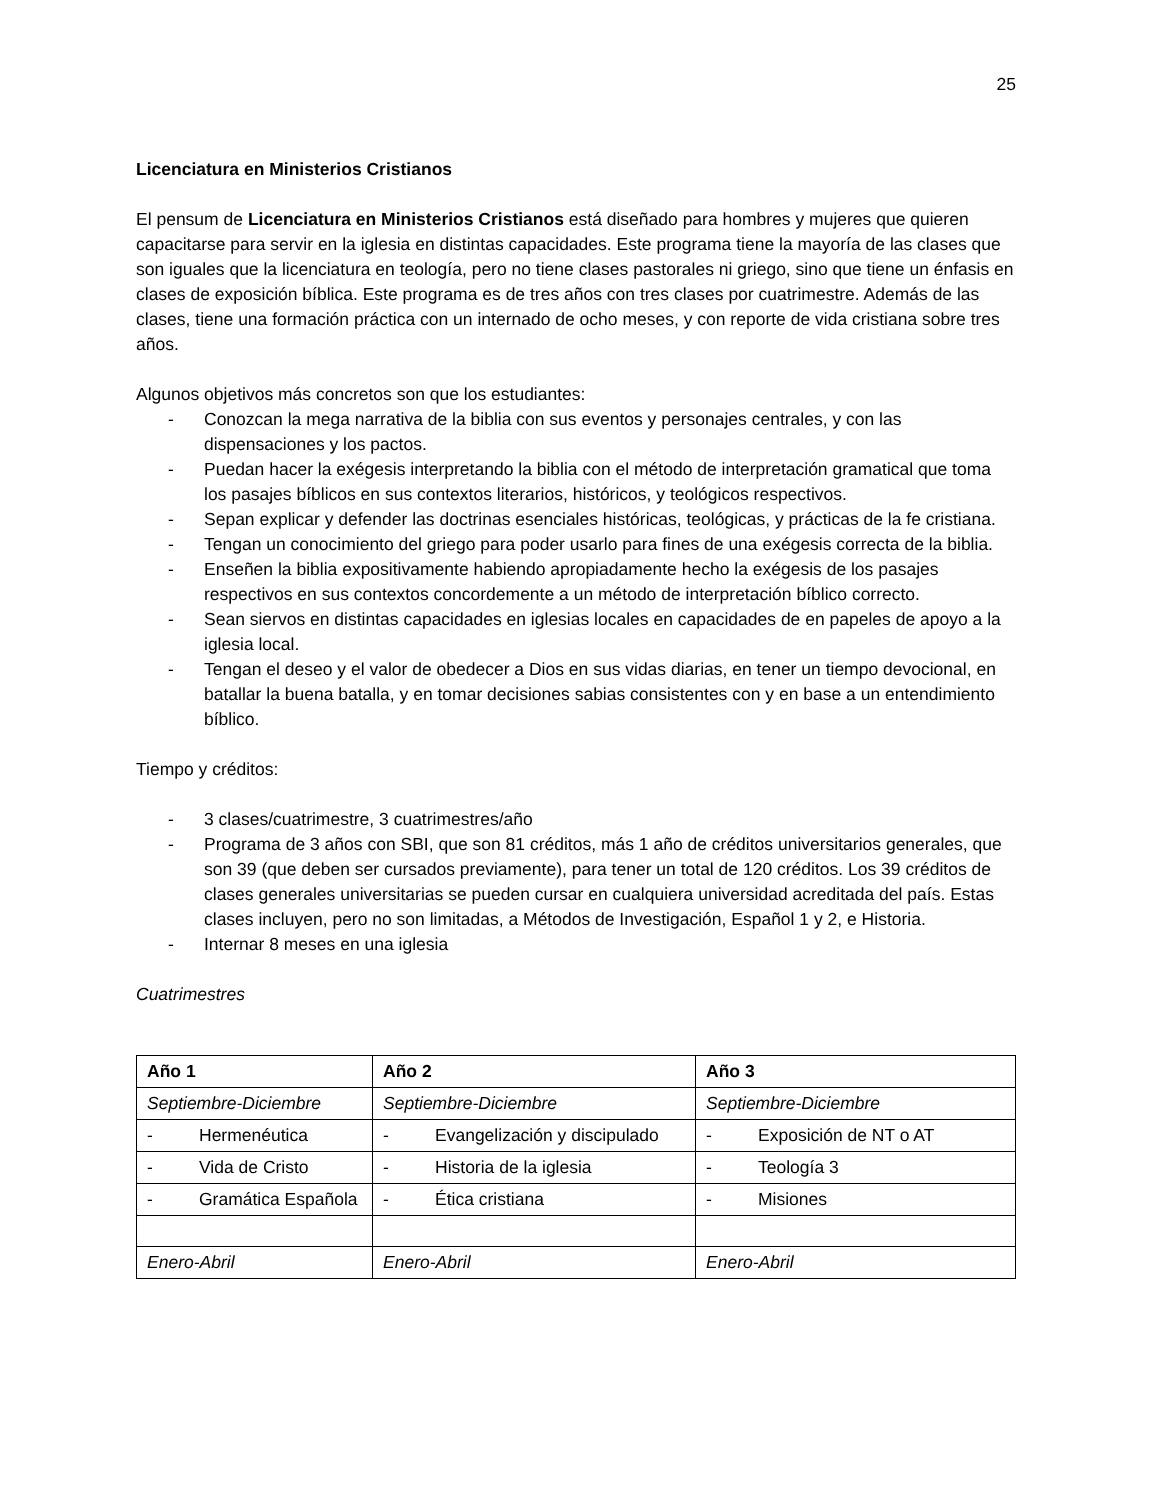25
Licenciatura en Ministerios Cristianos
El pensum de Licenciatura en Ministerios Cristianos está diseñado para hombres y mujeres que quieren capacitarse para servir en la iglesia en distintas capacidades. Este programa tiene la mayoría de las clases que son iguales que la licenciatura en teología, pero no tiene clases pastorales ni griego, sino que tiene un énfasis en clases de exposición bíblica. Este programa es de tres años con tres clases por cuatrimestre. Además de las clases, tiene una formación práctica con un internado de ocho meses, y con reporte de vida cristiana sobre tres años.
Algunos objetivos más concretos son que los estudiantes:
- Conozcan la mega narrativa de la biblia con sus eventos y personajes centrales, y con las dispensaciones y los pactos.
- Puedan hacer la exégesis interpretando la biblia con el método de interpretación gramatical que toma los pasajes bíblicos en sus contextos literarios, históricos, y teológicos respectivos.
- Sepan explicar y defender las doctrinas esenciales históricas, teológicas, y prácticas de la fe cristiana.
- Tengan un conocimiento del griego para poder usarlo para fines de una exégesis correcta de la biblia.
- Enseñen la biblia expositivamente habiendo apropiadamente hecho la exégesis de los pasajes respectivos en sus contextos concordemente a un método de interpretación bíblico correcto.
- Sean siervos en distintas capacidades en iglesias locales en capacidades de en papeles de apoyo a la iglesia local.
- Tengan el deseo y el valor de obedecer a Dios en sus vidas diarias, en tener un tiempo devocional, en batallar la buena batalla, y en tomar decisiones sabias consistentes con y en base a un entendimiento bíblico.
Tiempo y créditos:
- 3 clases/cuatrimestre, 3 cuatrimestres/año
- Programa de 3 años con SBI, que son 81 créditos, más 1 año de créditos universitarios generales, que son 39 (que deben ser cursados previamente), para tener un total de 120 créditos. Los 39 créditos de clases generales universitarias se pueden cursar en cualquiera universidad acreditada del país. Estas clases incluyen, pero no son limitadas, a Métodos de Investigación, Español 1 y 2, e Historia.
- Internar 8 meses en una iglesia
Cuatrimestres
| Año 1 | Año 2 | Año 3 |
| --- | --- | --- |
| Septiembre-Diciembre | Septiembre-Diciembre | Septiembre-Diciembre |
| - Hermenéutica | - Evangelización y discipulado | - Exposición de NT o AT |
| - Vida de Cristo | - Historia de la iglesia | - Teología 3 |
| - Gramática Española | - Ética cristiana | - Misiones |
| Enero-Abril | Enero-Abril | Enero-Abril |